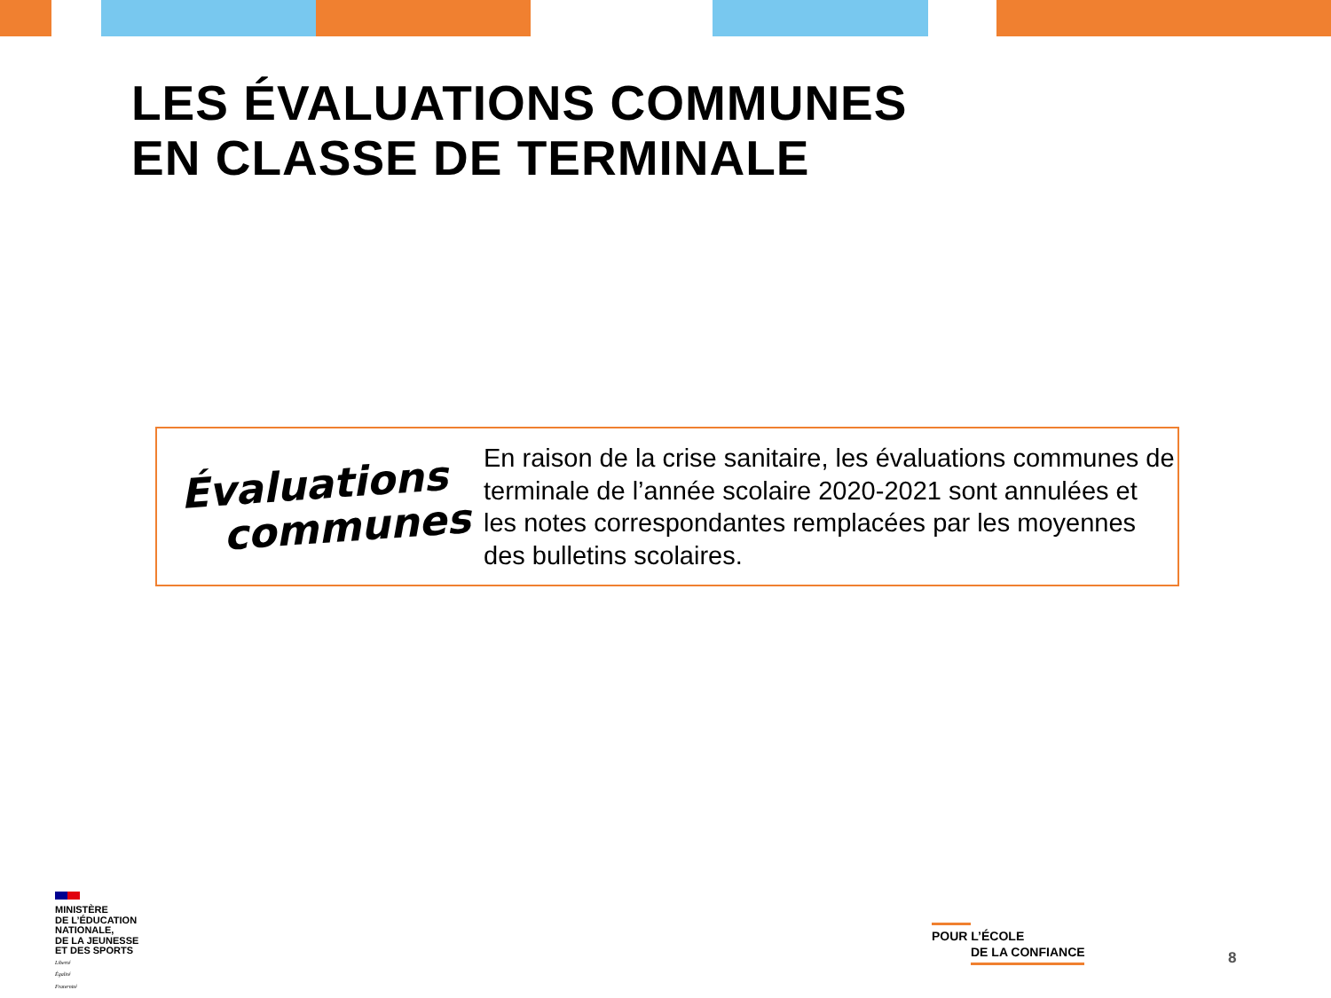LES ÉVALUATIONS COMMUNES
EN CLASSE DE TERMINALE
Évaluations
communes
En raison de la crise sanitaire, les évaluations communes de terminale de l’année scolaire 2020-2021 sont annulées et les notes correspondantes remplacées par les moyennes des bulletins scolaires.
MINISTÈRE
DE L’ÉDUCATION
NATIONALE,
DE LA JEUNESSE
ET DES SPORTS
Liberté
Égalité
Fraternité
POUR L’ÉCOLE
DE LA CONFIANCE
8